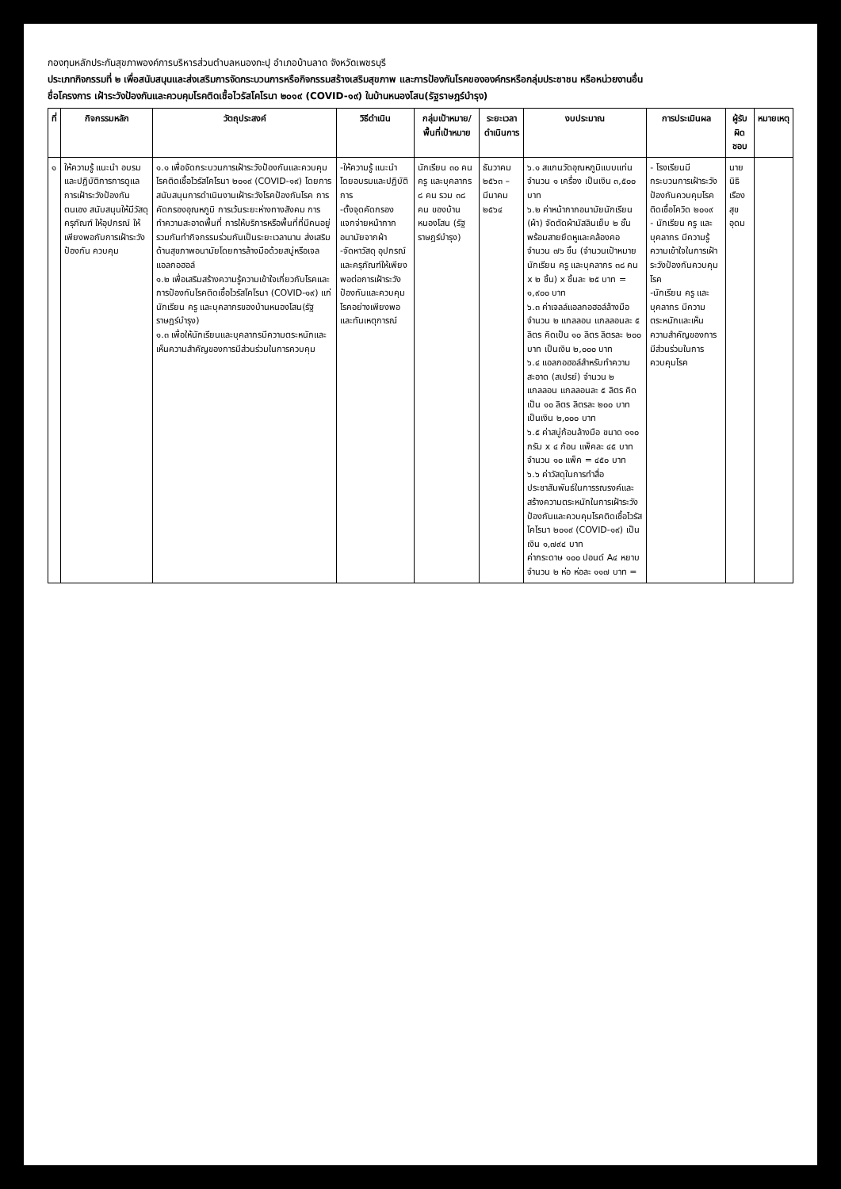กองทุนหลักประกันสุขภาพองค์การบริหารส่วนตำบลหนองกะปุ อำเภอบ้านลาด จังหวัดเพชรบุรี
ประเภทกิจกรรมที่ ๒ เพื่อสนับสนุนและส่งเสริมการจัดกระบวนการหรือกิจกรรมสร้างเสริมสุขภาพ และการป้องกันโรคขององค์กรหรือกลุ่มประชาชน หรือหน่วยงานอื่น
ชื่อโครงการ เฝ้าระวังป้องกันและควบคุมโรคติดเชื้อไวรัสโคโรนา ๒๐๑๙ (COVID-๑๙) ในบ้านหนองโสน(รัฐราษฎร์บำรุง)
| ที่ | กิจกรรมหลัก | วัตถุประสงค์ | วิธีดำเนิน | กลุ่มเป้าหมาย/ พื้นที่เป้าหมาย | ระยะเวลา ดำเนินการ | งบประมาณ | การประเมินผล | ผู้รับผิดชอบ | หมายเหตุ |
| --- | --- | --- | --- | --- | --- | --- | --- | --- | --- |
| ๑ | ให้ความรู้ แนะนำ อบรมและปฏิบัติการการดูแลการเฝ้าระวังป้องกันตนเอง สนับสนุนให้มีวัสดุ ครุภัณฑ์ ให้อุปกรณ์ ให้เพียงพอกับการเฝ้าระวัง ป้องกัน ควบคุม | ๑.๑ เพื่อจัดกระบวนการเฝ้าระวังป้องกันและควบคุมโรคติดเชื้อไวรัสโคโรนา ๒๐๑๙ (COVID-๑๙) โดยการสนับสนุนการดำเนินงานเฝ้าระวังโรคป้องกันโรค การคัดกรองอุณหภูมิ การเว้นระยะห่างทางสังคม การทำความสะอาดพื้นที่ การให้บริการหรือพื้นที่ที่มีคนอยู่รวมกันทำกิจกรรมร่วมกันเป็นระยะเวลานาน ส่งเสริมด้านสุขภาพอนามัยโดยการล้างมือด้วยสบู่หรือเจลแอลกอฮอล์ ๑.๒ เพื่อเสริมสร้างความรู้ความเข้าใจเกี่ยวกับโรคและการป้องกันโรคติดเชื้อไวรัสโคโรนา (COVID-๑๙) แก่นักเรียน ครู และบุคลากรของบ้านหนองโสน(รัฐราษฎร์บำรุง) ๑.๓ เพื่อให้นักเรียนและบุคลากรมีความตระหนักและเห็นความสำคัญของการมีส่วนร่วมในการควบคุม | -ให้ความรู้ แนะนำโดยอบรมและปฏิบัติการ -ตั้งจุดคัดกรอง แจกจ่ายหน้ากากอนามัยจากผ้า -จัดหาวัสดุ อุปกรณ์และครุภัณฑ์ให้เพียงพอต่อการเฝ้าระวังป้องกันและควบคุมโรคอย่างเพียงพอและทันเหตุการณ์ | นักเรียน ๓๐ คน ครู และบุคลากร ๘ คน รวม ๓๘ คน ของบ้านหนองโสน (รัฐราษฎร์บำรุง) | ธันวาคม ๒๕๖๓ – มีนาคม ๒๕๖๔ | ๖.๑ สแกนวัดอุณหภูมิแบบแท่น จำนวน ๑ เครื่อง เป็นเงิน ๓,๕๐๐ บาท ๖.๒ ค่าหน้ากากอนามัยนักเรียน (ผ้า) จัดตัดผ้ามัสลินเย็บ ๒ ชั้น พร้อมสายยึดหูและคล้องคอ จำนวน ๗๖ ชิ้น (จำนวนเป้าหมายนักเรียน ครู และบุคลากร ๓๘ คน x ๒ ชิ้น) x ชิ้นละ ๒๕ บาท = ๑,๙๐๐ บาท ๖.๓ ค่าเจลล์แอลกอฮอล์ล้างมือ จำนวน ๒ แกลลอน แกลลอนละ ๕ ลิตร คิดเป็น ๑๐ ลิตร ลิตรละ ๒๐๐ บาท เป็นเงิน ๒,๐๐๐ บาท ๖.๔ แอลกอฮอล์สำหรับทำความสะอาด (สเปรย์) จำนวน ๒ แกลลอน แกลลอนละ ๕ ลิตร คิดเป็น ๑๐ ลิตร ลิตรละ ๒๐๐ บาท เป็นเงิน ๒,๐๐๐ บาท ๖.๕ ค่าสบู่ก้อนล้างมือ ขนาด ๑๑๐ กรัม x ๔ ก้อน แพ็คละ ๔๕ บาท จำนวน ๑๐ แพ็ค = ๔๕๐ บาท ๖.๖ ค่าวัสดุในการทำสื่อประชาสัมพันธ์ในการรณรงค์และสร้างความตระหนักในการเฝ้าระวังป้องกันและควบคุมโรคติดเชื้อไวรัสโคโรนา ๒๐๑๙ (COVID-๑๙) เป็นเงิน ๑,๗๙๔ บาท ค่ากระดาษ ๑๐๐ ปอนด์ A๔ หยาบ จำนวน ๒ ห่อ ห่อละ ๑๑๗ บาท = | - โรงเรียนมีกระบวนการเฝ้าระวังป้องกันควบคุมโรคติดเชื้อโควิด ๒๐๑๙ - นักเรียน ครู และบุคลากร มีความรู้ความเข้าใจในการเฝ้าระวังป้องกันควบคุมโรค -นักเรียน ครู และบุคลากร มีความตระหนักและเห็นความสำคัญของการมีส่วนร่วมในการควบคุมโรค | นายนิธิ เรืองสุขอุดม | |